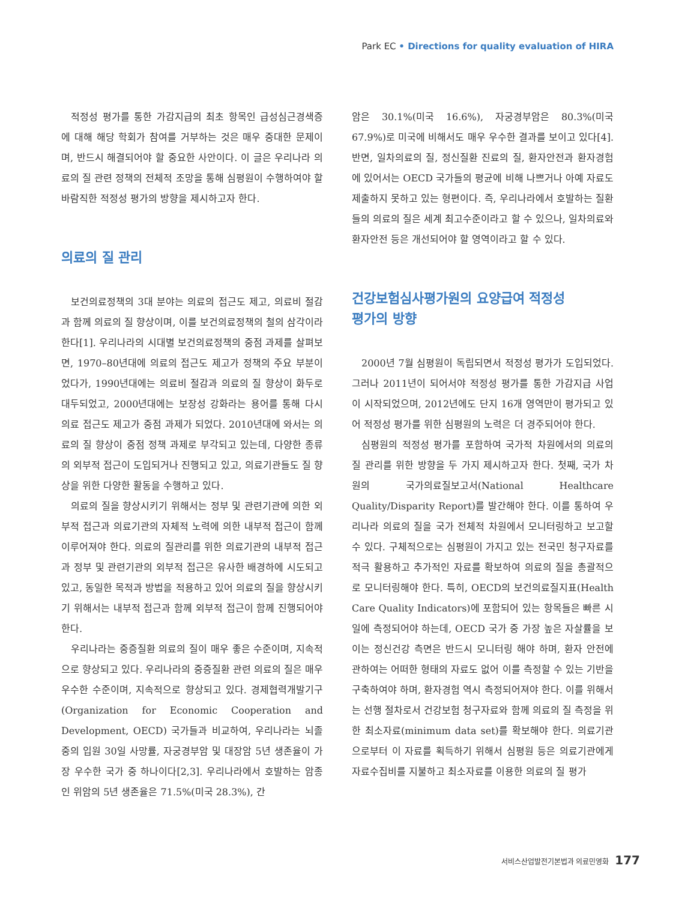Park EC • Directions for quality evaluation of HIRA
적정성 평가를 통한 가감지급의 최초 항목인 급성심근경색증에 대해 해당 학회가 참여를 거부하는 것은 매우 중대한 문제이며, 반드시 해결되어야 할 중요한 사안이다. 이 글은 우리나라 의료의 질 관련 정책의 전체적 조망을 통해 심평원이 수행하여야 할 바람직한 적정성 평가의 방향을 제시하고자 한다.
의료의 질 관리
보건의료정책의 3대 분야는 의료의 접근도 제고, 의료비 절감과 함께 의료의 질 향상이며, 이를 보건의료정책의 철의 삼각이라 한다[1]. 우리나라의 시대별 보건의료정책의 중점 과제를 살펴보면, 1970–80년대에 의료의 접근도 제고가 정책의 주요 부분이었다가, 1990년대에는 의료비 절감과 의료의 질 향상이 화두로 대두되었고, 2000년대에는 보장성 강화라는 용어를 통해 다시 의료 접근도 제고가 중점 과제가 되었다. 2010년대에 와서는 의료의 질 향상이 중점 정책 과제로 부각되고 있는데, 다양한 종류의 외부적 접근이 도입되거나 진행되고 있고, 의료기관들도 질 향상을 위한 다양한 활동을 수행하고 있다.
의료의 질을 향상시키기 위해서는 정부 및 관련기관에 의한 외부적 접근과 의료기관의 자체적 노력에 의한 내부적 접근이 함께 이루어져야 한다. 의료의 질관리를 위한 의료기관의 내부적 접근과 정부 및 관련기관의 외부적 접근은 유사한 배경하에 시도되고 있고, 동일한 목적과 방법을 적용하고 있어 의료의 질을 향상시키기 위해서는 내부적 접근과 함께 외부적 접근이 함께 진행되어야 한다.
우리나라는 중증질환 의료의 질이 매우 좋은 수준이며, 지속적으로 향상되고 있다. 우리나라의 중증질환 관련 의료의 질은 매우 우수한 수준이며, 지속적으로 향상되고 있다. 경제협력개발기구(Organization for Economic Cooperation and Development, OECD) 국가들과 비교하여, 우리나라는 뇌졸중의 입원 30일 사망률, 자궁경부암 및 대장암 5년 생존율이 가장 우수한 국가 중 하나이다[2,3]. 우리나라에서 호발하는 암종인 위암의 5년 생존율은 71.5%(미국 28.3%), 간
암은 30.1%(미국 16.6%), 자궁경부암은 80.3%(미국 67.9%)로 미국에 비해서도 매우 우수한 결과를 보이고 있다[4]. 반면, 일차의료의 질, 정신질환 진료의 질, 환자안전과 환자경험에 있어서는 OECD 국가들의 평균에 비해 나쁘거나 아예 자료도 제출하지 못하고 있는 형편이다. 즉, 우리나라에서 호발하는 질환들의 의료의 질은 세계 최고수준이라고 할 수 있으나, 일차의료와 환자안전 등은 개선되어야 할 영역이라고 할 수 있다.
건강보험심사평가원의 요양급여 적정성
평가의 방향
2000년 7월 심평원이 독립되면서 적정성 평가가 도입되었다. 그러나 2011년이 되어서야 적정성 평가를 통한 가감지급 사업이 시작되었으며, 2012년에도 단지 16개 영역만이 평가되고 있어 적정성 평가를 위한 심평원의 노력은 더 경주되어야 한다.
심평원의 적정성 평가를 포함하여 국가적 차원에서의 의료의 질 관리를 위한 방향을 두 가지 제시하고자 한다. 첫째, 국가 차원의 국가의료질보고서(National Healthcare Quality/Disparity Report)를 발간해야 한다. 이를 통하여 우리나라 의료의 질을 국가 전체적 차원에서 모니터링하고 보고할 수 있다. 구체적으로는 심평원이 가지고 있는 전국민 청구자료를 적극 활용하고 추가적인 자료를 확보하여 의료의 질을 총괄적으로 모니터링해야 한다. 특히, OECD의 보건의료질지표(Health Care Quality Indicators)에 포함되어 있는 항목들은 빠른 시일에 측정되어야 하는데, OECD 국가 중 가장 높은 자살률을 보이는 정신건강 측면은 반드시 모니터링 해야 하며, 환자 안전에 관하여는 어떠한 형태의 자료도 없어 이를 측정할 수 있는 기반을 구축하여야 하며, 환자경험 역시 측정되어져야 한다. 이를 위해서는 선행 절차로서 건강보험 청구자료와 함께 의료의 질 측정을 위한 최소자료(minimum data set)를 확보해야 한다. 의료기관으로부터 이 자료를 획득하기 위해서 심평원 등은 의료기관에게 자료수집비를 지불하고 최소자료를 이용한 의료의 질 평가
서비스산업발전기본법과 의료민영화 177